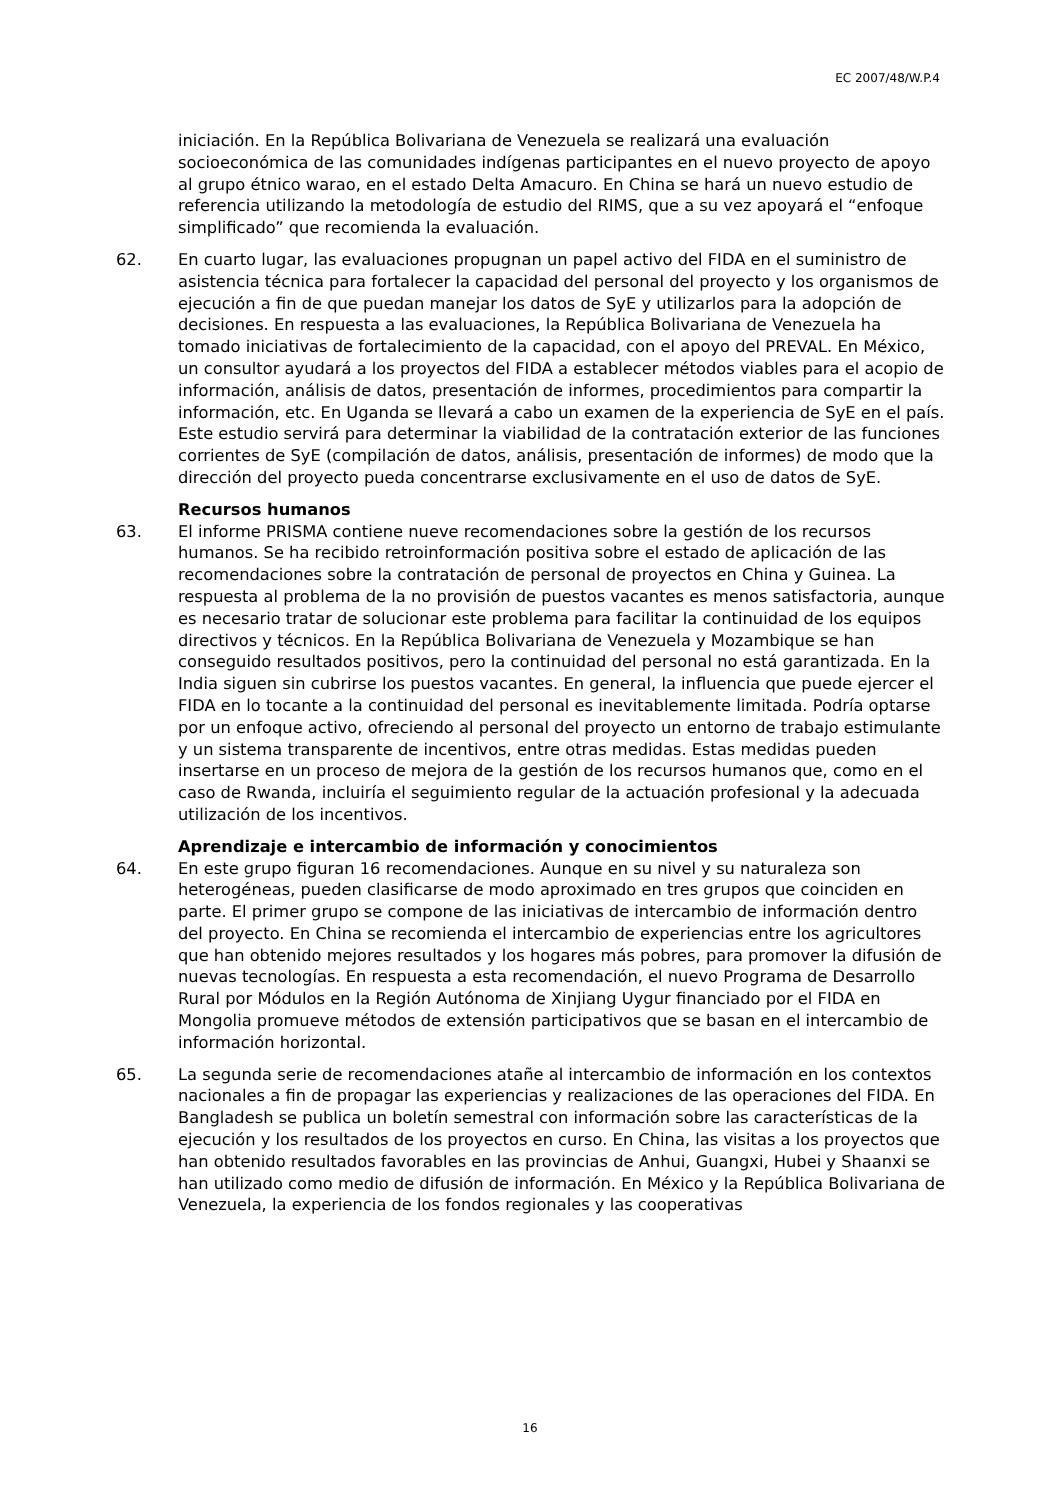EC 2007/48/W.P.4
iniciación. En la República Bolivariana de Venezuela se realizará una evaluación socioeconómica de las comunidades indígenas participantes en el nuevo proyecto de apoyo al grupo étnico warao, en el estado Delta Amacuro. En China se hará un nuevo estudio de referencia utilizando la metodología de estudio del RIMS, que a su vez apoyará el “enfoque simplificado” que recomienda la evaluación.
62. En cuarto lugar, las evaluaciones propugnan un papel activo del FIDA en el suministro de asistencia técnica para fortalecer la capacidad del personal del proyecto y los organismos de ejecución a fin de que puedan manejar los datos de SyE y utilizarlos para la adopción de decisiones. En respuesta a las evaluaciones, la República Bolivariana de Venezuela ha tomado iniciativas de fortalecimiento de la capacidad, con el apoyo del PREVAL. En México, un consultor ayudará a los proyectos del FIDA a establecer métodos viables para el acopio de información, análisis de datos, presentación de informes, procedimientos para compartir la información, etc. En Uganda se llevará a cabo un examen de la experiencia de SyE en el país. Este estudio servirá para determinar la viabilidad de la contratación exterior de las funciones corrientes de SyE (compilación de datos, análisis, presentación de informes) de modo que la dirección del proyecto pueda concentrarse exclusivamente en el uso de datos de SyE.
Recursos humanos
63. El informe PRISMA contiene nueve recomendaciones sobre la gestión de los recursos humanos. Se ha recibido retroinformación positiva sobre el estado de aplicación de las recomendaciones sobre la contratación de personal de proyectos en China y Guinea. La respuesta al problema de la no provisión de puestos vacantes es menos satisfactoria, aunque es necesario tratar de solucionar este problema para facilitar la continuidad de los equipos directivos y técnicos. En la República Bolivariana de Venezuela y Mozambique se han conseguido resultados positivos, pero la continuidad del personal no está garantizada. En la India siguen sin cubrirse los puestos vacantes. En general, la influencia que puede ejercer el FIDA en lo tocante a la continuidad del personal es inevitablemente limitada. Podría optarse por un enfoque activo, ofreciendo al personal del proyecto un entorno de trabajo estimulante y un sistema transparente de incentivos, entre otras medidas. Estas medidas pueden insertarse en un proceso de mejora de la gestión de los recursos humanos que, como en el caso de Rwanda, incluiría el seguimiento regular de la actuación profesional y la adecuada utilización de los incentivos.
Aprendizaje e intercambio de información y conocimientos
64. En este grupo figuran 16 recomendaciones. Aunque en su nivel y su naturaleza son heterogéneas, pueden clasificarse de modo aproximado en tres grupos que coinciden en parte. El primer grupo se compone de las iniciativas de intercambio de información dentro del proyecto. En China se recomienda el intercambio de experiencias entre los agricultores que han obtenido mejores resultados y los hogares más pobres, para promover la difusión de nuevas tecnologías. En respuesta a esta recomendación, el nuevo Programa de Desarrollo Rural por Módulos en la Región Autónoma de Xinjiang Uygur financiado por el FIDA en Mongolia promueve métodos de extensión participativos que se basan en el intercambio de información horizontal.
65. La segunda serie de recomendaciones atañe al intercambio de información en los contextos nacionales a fin de propagar las experiencias y realizaciones de las operaciones del FIDA. En Bangladesh se publica un boletín semestral con información sobre las características de la ejecución y los resultados de los proyectos en curso. En China, las visitas a los proyectos que han obtenido resultados favorables en las provincias de Anhui, Guangxi, Hubei y Shaanxi se han utilizado como medio de difusión de información. En México y la República Bolivariana de Venezuela, la experiencia de los fondos regionales y las cooperativas
16